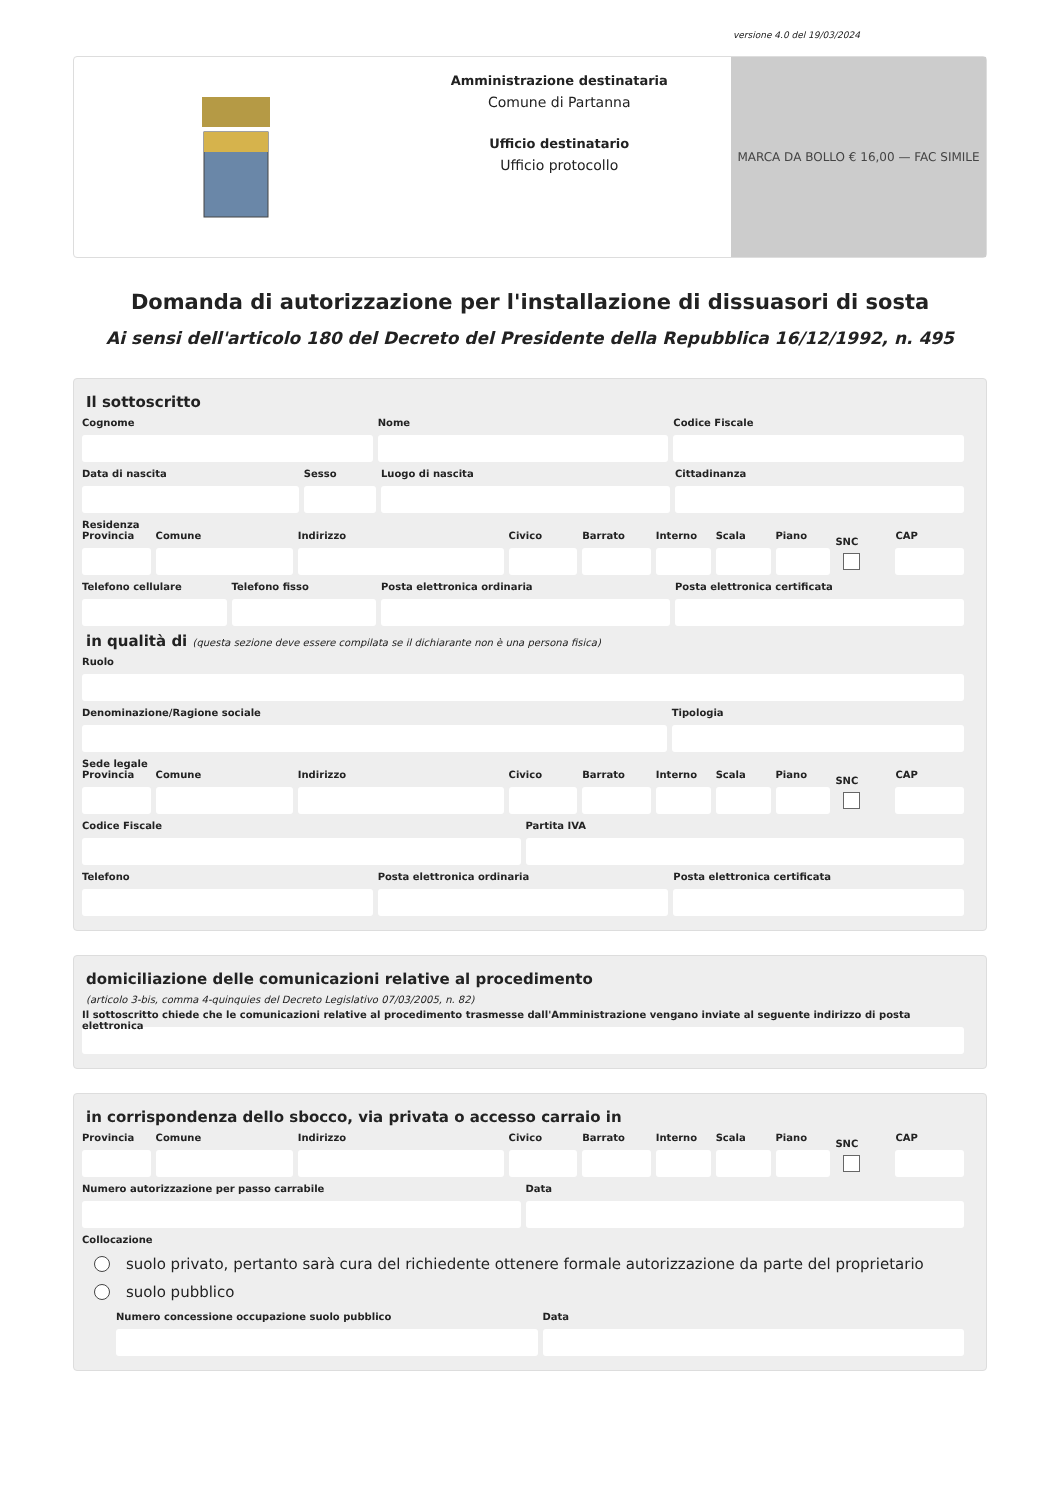versione 4.0 del 19/03/2024
Amministrazione destinataria
Comune di Partanna
Ufficio destinatario
Ufficio protocollo
MARCA DA BOLLO € 16,00 — FAC SIMILE
Domanda di autorizzazione per l'installazione di dissuasori di sosta
Ai sensi dell'articolo 180 del Decreto del Presidente della Repubblica 16/12/1992, n. 495
Il sottoscritto
Cognome Nome Codice Fiscale
Data di nascita Sesso Luogo di nascita Cittadinanza
Residenza
Provincia Comune Indirizzo Civico Barrato Interno Scala Piano
SNC
CAP
Telefono cellulare Telefono fisso Posta elettronica ordinaria Posta elettronica certificata
in qualità di (questa sezione deve essere compilata se il dichiarante non è una persona fisica)
Ruolo
Denominazione/Ragione sociale Tipologia
Sede legale
Provincia Comune Indirizzo Civico Barrato Interno Scala Piano
SNC
CAP
Codice Fiscale Partita IVA
Telefono Posta elettronica ordinaria Posta elettronica certificata
domiciliazione delle comunicazioni relative al procedimento
(articolo 3-bis, comma 4-quinquies del Decreto Legislativo 07/03/2005, n. 82)
Il sottoscritto chiede che le comunicazioni relative al procedimento trasmesse dall'Amministrazione vengano inviate al seguente indirizzo di posta elettronica
in corrispondenza dello sbocco, via privata o accesso carraio in
Provincia Comune Indirizzo Civico Barrato Interno Scala Piano
SNC
CAP
Numero autorizzazione per passo carrabile
Data
Collocazione
suolo privato, pertanto sarà cura del richiedente ottenere formale autorizzazione da parte del proprietario
suolo pubblico
Numero concessione occupazione suolo pubblico
Data